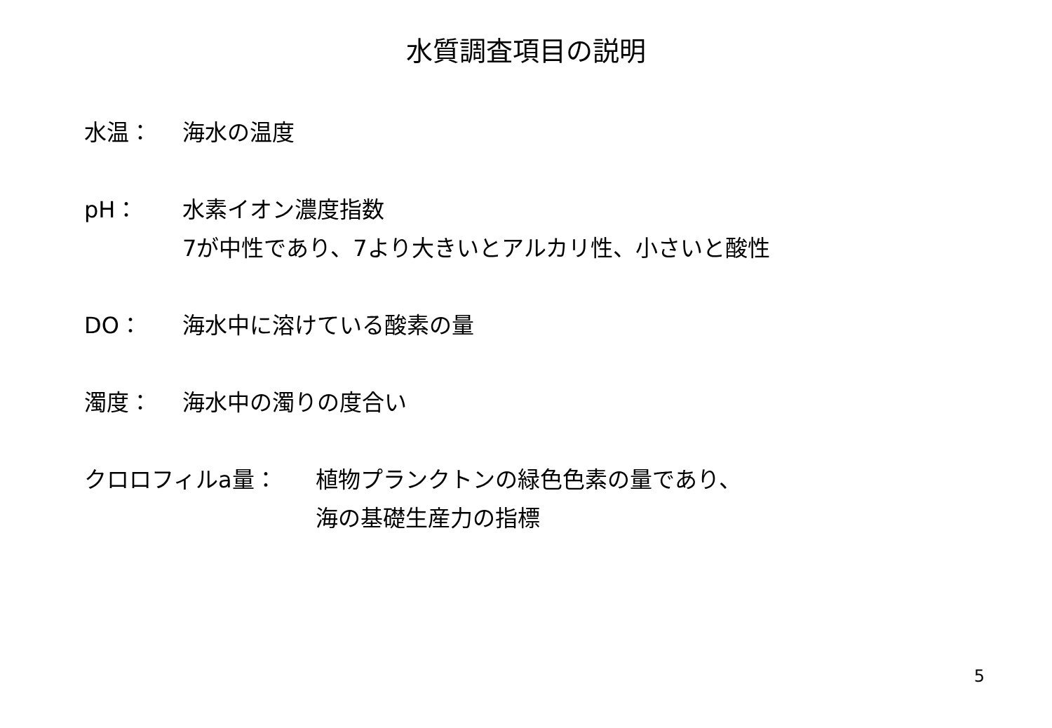水質調査項目の説明
水温： 海水の温度
pH： 水素イオン濃度指数
7が中性であり、7より大きいとアルカリ性、小さいと酸性
DO： 海水中に溶けている酸素の量
濁度： 海水中の濁りの度合い
クロロフィルa量： 植物プランクトンの緑色色素の量であり、
海の基礎生産力の指標
5